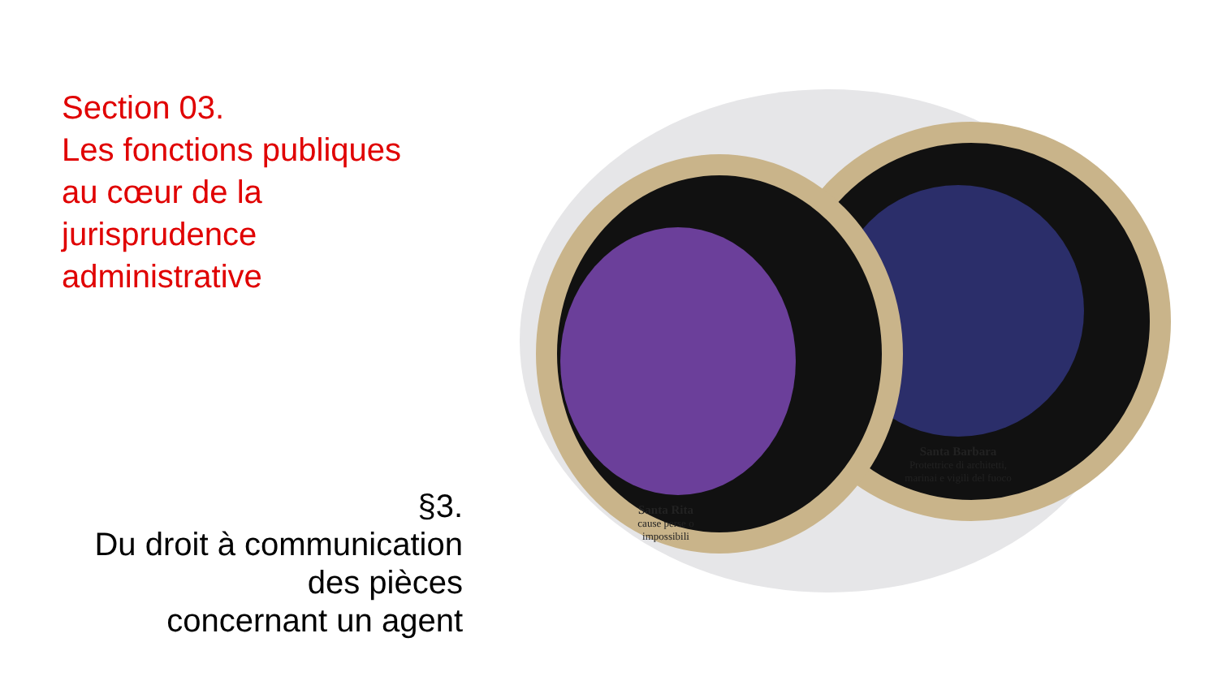Section 03.
Les fonctions publiques
au cœur de la
jurisprudence
administrative
Santa Barbara
Protettrice di architetti, marinai e vigili del fuoco
Santa Rita
cause perse o impossibili
§3.
Du droit à communication
des pièces
concernant un agent